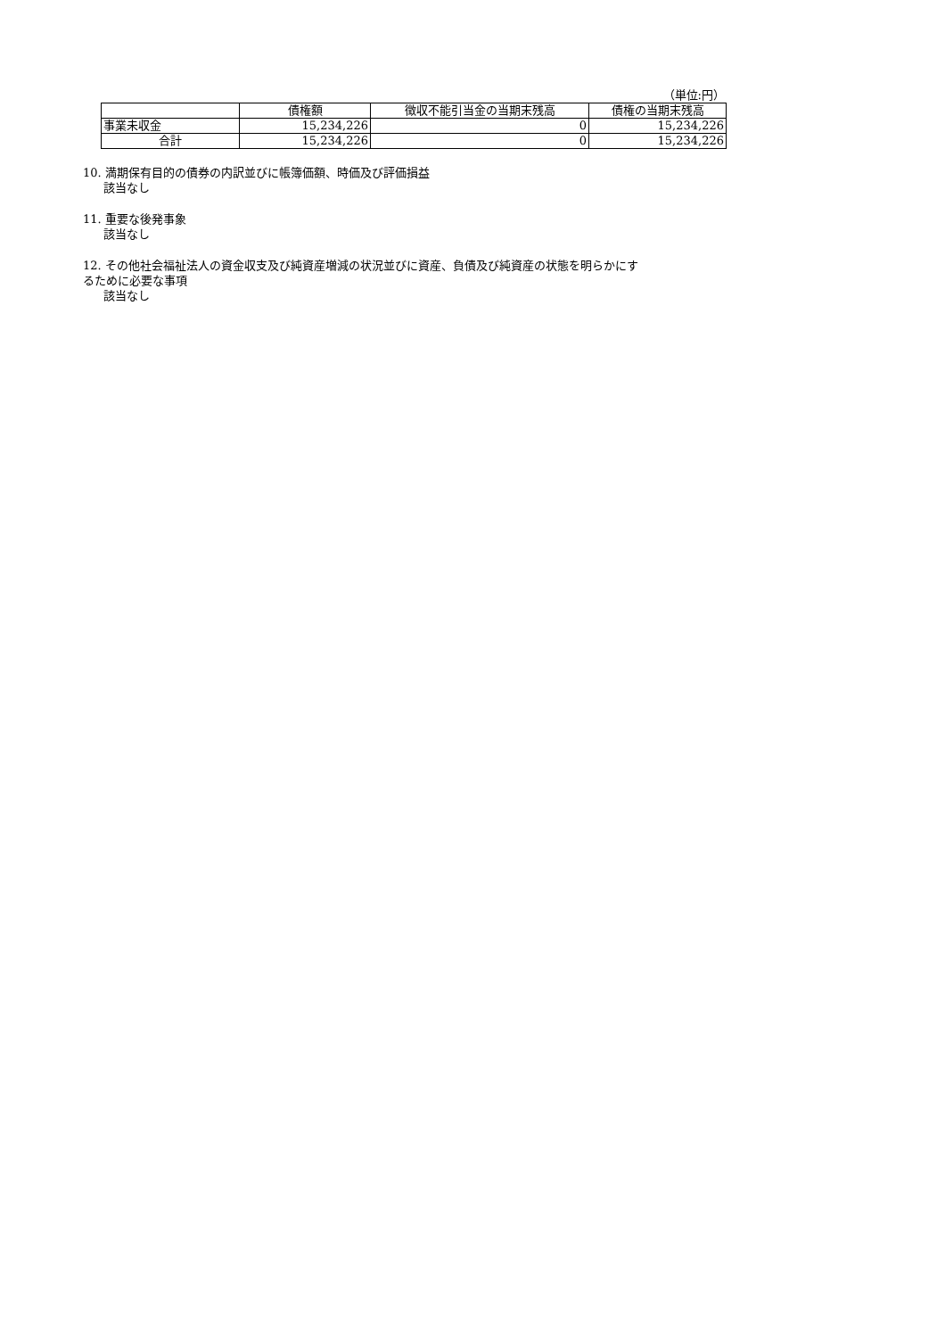（単位:円）
| | 債権額 | 徴収不能引当金の当期末残高 | 債権の当期末残高 |
| --- | --- | --- | --- |
| 事業未収金 | 15,234,226 | 0 | 15,234,226 |
| 合計 | 15,234,226 | 0 | 15,234,226 |
10. 満期保有目的の債券の内訳並びに帳簿価額、時価及び評価損益
該当なし
11. 重要な後発事象
該当なし
12. その他社会福祉法人の資金収支及び純資産増減の状況並びに資産、負債及び純資産の状態を明らかにす
るために必要な事項
該当なし